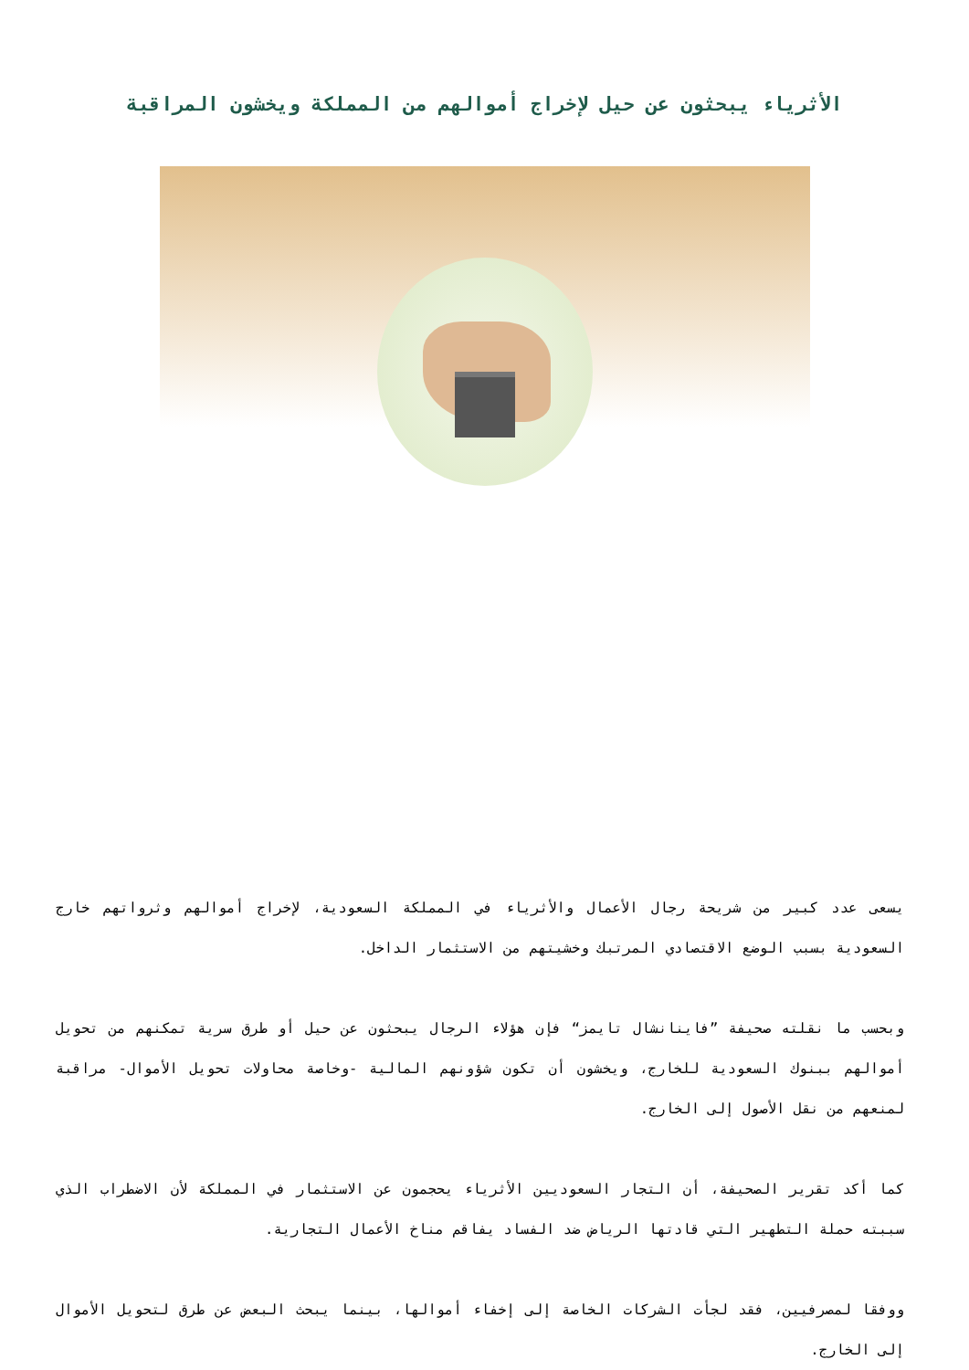الأثرياء يبحثون عن حيل لإخراج أموالهم من المملكة ويخشون المراقبة
يسعى عدد كبير من شريحة رجال الأعمال والأثرياء في المملكة السعودية، لإخراج أموالهم وثرواتهم خارج السعودية بسبب الوضع الاقتصادي المرتبك وخشيتهم من الاستثمار الداخل.
وبحسب ما نقلته صحيفة ”فاينانشال تايمز“ فإن هؤلاء الرجال يبحثون عن حيل أو طرق سرية تمكنهم من تحويل أموالهم ببنوك السعودية للخارج، ويخشون أن تكون شؤونهم المالية -وخاصة محاولات تحويل الأموال- مراقبة لمنعهم من نقل الأصول إلى الخارج.
كما أكد تقرير الصحيفة، أن التجار السعوديين الأثرياء يحجمون عن الاستثمار في المملكة لأن الاضطراب الذي سببته حملة التطهير التي قادتها الرياض ضد الفساد يفاقم مناخ الأعمال التجارية.
ووفقا لمصرفيين، فقد لجأت الشركات الخاصة إلى إخفاء أموالها، بينما يبحث البعض عن طرق لتحويل الأموال إلى الخارج.